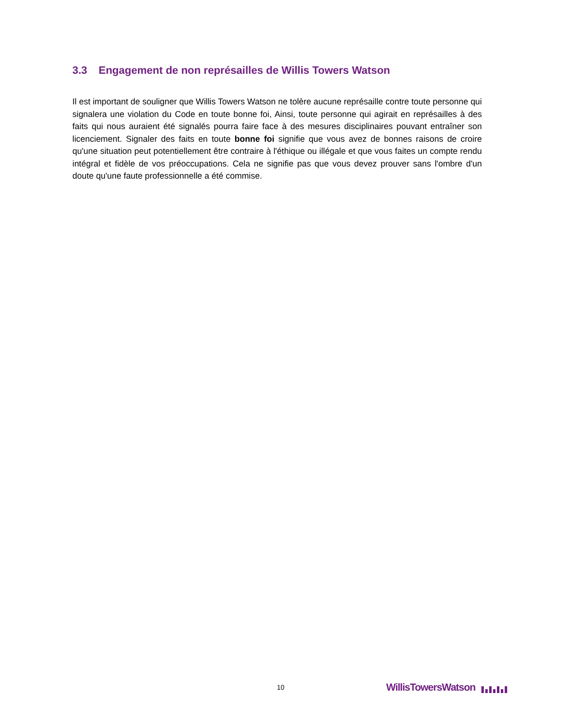3.3 Engagement de non représailles de Willis Towers Watson
Il est important de souligner que Willis Towers Watson ne tolère aucune représaille contre toute personne qui signalera une violation du Code en toute bonne foi, Ainsi, toute personne qui agirait en représailles à des faits qui nous auraient été signalés pourra faire face à des mesures disciplinaires pouvant entraîner son licenciement. Signaler des faits en toute bonne foi signifie que vous avez de bonnes raisons de croire qu'une situation peut potentiellement être contraire à l'éthique ou illégale et que vous faites un compte rendu intégral et fidèle de vos préoccupations. Cela ne signifie pas que vous devez prouver sans l'ombre d'un doute qu'une faute professionnelle a été commise.
10 WillisTowersWatson